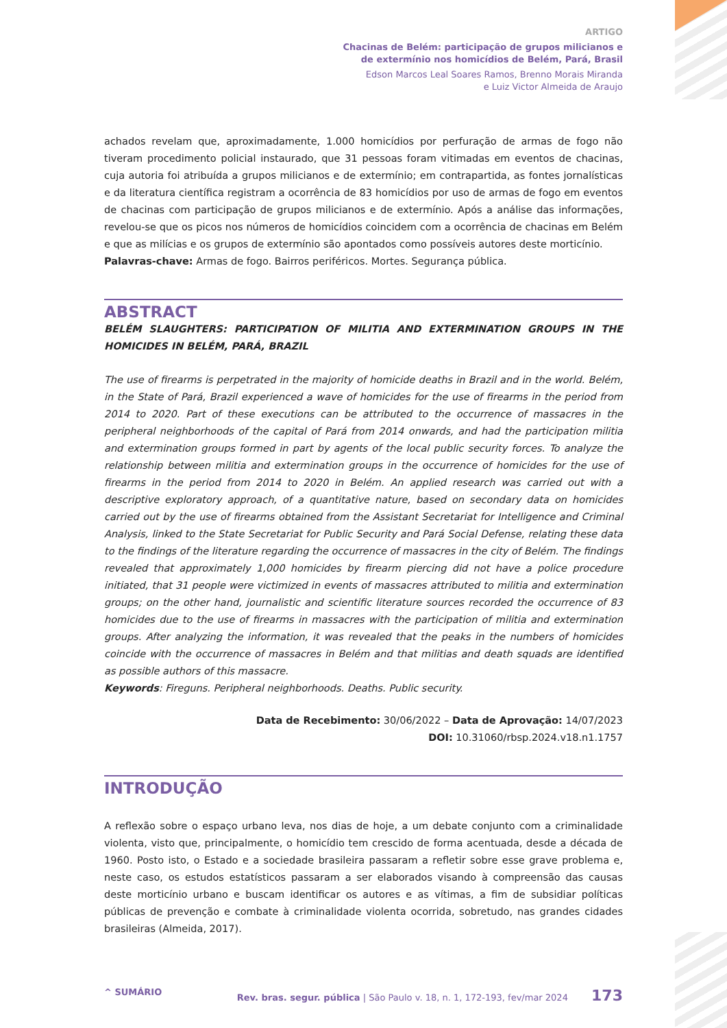ARTIGO
Chacinas de Belém: participação de grupos milicianos e
de extermínio nos homicídios de Belém, Pará, Brasil
Edson Marcos Leal Soares Ramos, Brenno Morais Miranda
e Luiz Victor Almeida de Araujo
achados revelam que, aproximadamente, 1.000 homicídios por perfuração de armas de fogo não tiveram procedimento policial instaurado, que 31 pessoas foram vitimadas em eventos de chacinas, cuja autoria foi atribuída a grupos milicianos e de extermínio; em contrapartida, as fontes jornalísticas e da literatura científica registram a ocorrência de 83 homicídios por uso de armas de fogo em eventos de chacinas com participação de grupos milicianos e de extermínio. Após a análise das informações, revelou-se que os picos nos números de homicídios coincidem com a ocorrência de chacinas em Belém e que as milícias e os grupos de extermínio são apontados como possíveis autores deste morticínio.
Palavras-chave: Armas de fogo. Bairros periféricos. Mortes. Segurança pública.
ABSTRACT
BELÉM SLAUGHTERS: PARTICIPATION OF MILITIA AND EXTERMINATION GROUPS IN THE HOMICIDES IN BELÉM, PARÁ, BRAZIL
The use of firearms is perpetrated in the majority of homicide deaths in Brazil and in the world. Belém, in the State of Pará, Brazil experienced a wave of homicides for the use of firearms in the period from 2014 to 2020. Part of these executions can be attributed to the occurrence of massacres in the peripheral neighborhoods of the capital of Pará from 2014 onwards, and had the participation militia and extermination groups formed in part by agents of the local public security forces. To analyze the relationship between militia and extermination groups in the occurrence of homicides for the use of firearms in the period from 2014 to 2020 in Belém. An applied research was carried out with a descriptive exploratory approach, of a quantitative nature, based on secondary data on homicides carried out by the use of firearms obtained from the Assistant Secretariat for Intelligence and Criminal Analysis, linked to the State Secretariat for Public Security and Pará Social Defense, relating these data to the findings of the literature regarding the occurrence of massacres in the city of Belém. The findings revealed that approximately 1,000 homicides by firearm piercing did not have a police procedure initiated, that 31 people were victimized in events of massacres attributed to militia and extermination groups; on the other hand, journalistic and scientific literature sources recorded the occurrence of 83 homicides due to the use of firearms in massacres with the participation of militia and extermination groups. After analyzing the information, it was revealed that the peaks in the numbers of homicides coincide with the occurrence of massacres in Belém and that militias and death squads are identified as possible authors of this massacre.
Keywords: Fireguns. Peripheral neighborhoods. Deaths. Public security.
Data de Recebimento: 30/06/2022 – Data de Aprovação: 14/07/2023
DOI: 10.31060/rbsp.2024.v18.n1.1757
INTRODUÇÃO
A reflexão sobre o espaço urbano leva, nos dias de hoje, a um debate conjunto com a criminalidade violenta, visto que, principalmente, o homicídio tem crescido de forma acentuada, desde a década de 1960. Posto isto, o Estado e a sociedade brasileira passaram a refletir sobre esse grave problema e, neste caso, os estudos estatísticos passaram a ser elaborados visando à compreensão das causas deste morticínio urbano e buscam identificar os autores e as vítimas, a fim de subsidiar políticas públicas de prevenção e combate à criminalidade violenta ocorrida, sobretudo, nas grandes cidades brasileiras (Almeida, 2017).
^ SUMÁRIO Rev. bras. segur. pública | São Paulo v. 18, n. 1, 172-193, fev/mar 2024 173